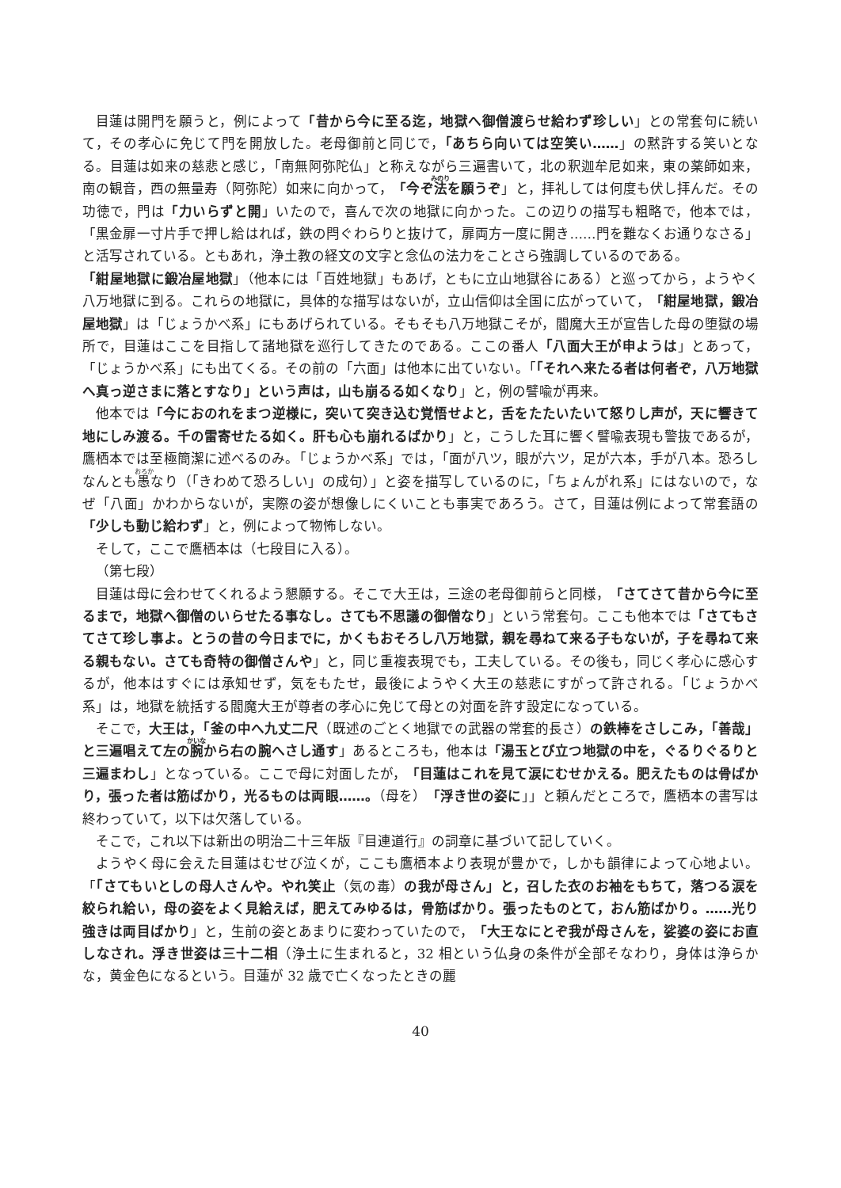目蓮は開門を願うと，例によって「昔から今に至る迄，地獄へ御僧渡らせ給わず珍しい」との常套句に続いて，その孝心に免じて門を開放した。老母御前と同じで，「あちら向いては空笑い……」の黙許する笑いとなる。目蓮は如来の慈悲と感じ，「南無阿弥陀仏」と称えながら三遍書いて，北の釈迦牟尼如来，東の薬師如来，南の観音，西の無量寿（阿弥陀）如来に向かって，「今ぞ法を願うぞ」と，拝礼しては何度も伏し拝んだ。その功徳で，門は「力いらずと開」いたので，喜んで次の地獄に向かった。この辺りの描写も粗略で，他本では，「黒金扉一寸片手で押し給はれば，鉄の閂ぐわらりと抜けて，扉両方一度に開き……門を難なくお通りなさる」と活写されている。ともあれ，浄土教の経文の文字と念仏の法力をことさら強調しているのである。
「紺屋地獄に鍛冶屋地獄」（他本には「百姓地獄」もあげ，ともに立山地獄谷にある）と巡ってから，ようやく八万地獄に到る。これらの地獄に，具体的な描写はないが，立山信仰は全国に広がっていて，「紺屋地獄，鍛冶屋地獄」は「じょうかべ系」にもあげられている。そもそも八万地獄こそが，閻魔大王が宣告した母の堕獄の場所で，目蓮はここを目指して諸地獄を巡行してきたのである。ここの番人「八面大王が申ようは」とあって，「じょうかべ系」にも出てくる。その前の「六面」は他本に出ていない。「「それへ来たる者は何者ぞ，八万地獄へ真っ逆さまに落とすなり」という声は，山も崩るる如くなり」と，例の譬喩が再来。
他本では「今におのれをまつ逆様に，突いて突き込む覚悟せよと，舌をたたいたいて怒りし声が，天に響きて地にしみ渡る。千の雷寄せたる如く。肝も心も崩れるばかり」と，こうした耳に響く譬喩表現も警抜であるが，鷹栖本では至極簡潔に述べるのみ。「じょうかべ系」では，「面が八ツ，眼が六ツ，足が六本，手が八本。恐ろしなんとも愚なり（「きわめて恐ろしい」の成句）」と姿を描写しているのに，「ちょんがれ系」にはないので，なぜ「八面」かわからないが，実際の姿が想像しにくいことも事実であろう。さて，目蓮は例によって常套語の「少しも動じ給わず」と，例によって物怖しない。
そして，ここで鷹栖本は（七段目に入る）。
（第七段）
目蓮は母に会わせてくれるよう懇願する。そこで大王は，三途の老母御前らと同様，「さてさて昔から今に至るまで，地獄へ御僧のいらせたる事なし。さても不思議の御僧なり」という常套句。ここも他本では「さてもさてさて珍し事よ。とうの昔の今日までに，かくもおそろし八万地獄，親を尋ねて来る子もないが，子を尋ねて来る親もない。さても奇特の御僧さんや」と，同じ重複表現でも，工夫している。その後も，同じく孝心に感心するが，他本はすぐには承知せず，気をもたせ，最後にようやく大王の慈悲にすがって許される。「じょうかべ系」は，地獄を統括する閻魔大王が尊者の孝心に免じて母との対面を許す設定になっている。
そこで，大王は，「釜の中へ九丈二尺（既述のごとく地獄での武器の常套的長さ）の鉄棒をさしこみ，「善哉」と三遍唱えて左の腕から右の腕へさし通す」あるところも，他本は「湯玉とび立つ地獄の中を，ぐるりぐるりと三遍まわし」となっている。ここで母に対面したが，「目蓮はこれを見て涙にむせかえる。肥えたものは骨ばかり，張った者は筋ばかり，光るものは両眼……。（母を）「浮き世の姿に」」と頼んだところで，鷹栖本の書写は終わっていて，以下は欠落している。
そこで，これ以下は新出の明治二十三年版『目連道行』の詞章に基づいて記していく。
ようやく母に会えた目蓮はむせび泣くが，ここも鷹栖本より表現が豊かで，しかも韻律によって心地よい。「「さてもいとしの母人さんや。やれ笑止（気の毒）の我が母さん」と，召した衣のお袖をもちて，落つる涙を絞られ給い，母の姿をよく見給えば，肥えてみゆるは，骨筋ばかり。張ったものとて，おん筋ばかり。……光り強きは両目ばかり」と，生前の姿とあまりに変わっていたので，「大王なにとぞ我が母さんを，娑婆の姿にお直しなされ。浮き世姿は三十二相（浄土に生まれると，32 相という仏身の条件が全部そなわり，身体は浄らかな，黄金色になるという。目蓮が 32 歳で亡くなったときの麗
40